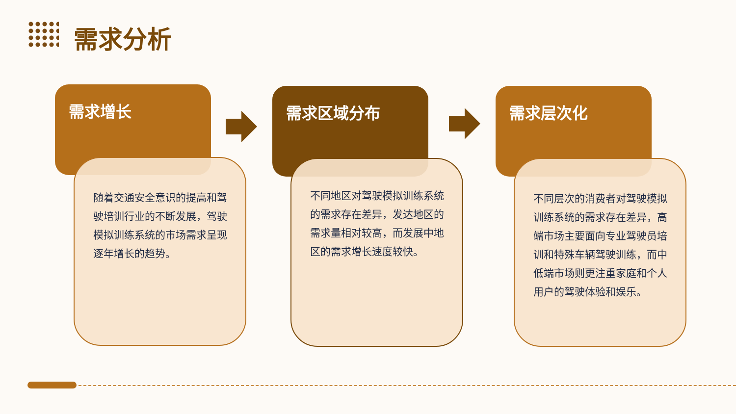需求分析
需求增长
随着交通安全意识的提高和驾驶培训行业的不断发展，驾驶模拟训练系统的市场需求呈现逐年增长的趋势。
需求区域分布
不同地区对驾驶模拟训练系统的需求存在差异，发达地区的需求量相对较高，而发展中地区的需求增长速度较快。
需求层次化
不同层次的消费者对驾驶模拟训练系统的需求存在差异，高端市场主要面向专业驾驶员培训和特殊车辆驾驶训练，而中低端市场则更注重家庭和个人用户的驾驶体验和娱乐。